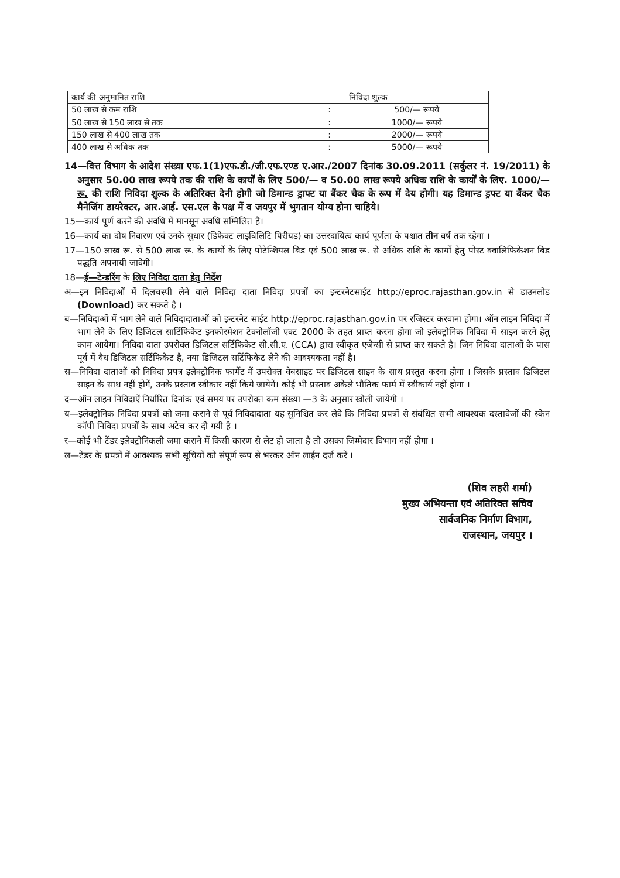| कार्य की अनुमानित राशि | | निविदा शुल्क |
| 50 लाख से कम राशि | : | 500/— रूपये |
| 50 लाख से 150 लाख से तक | : | 1000/— रूपये |
| 150 लाख से 400 लाख तक | : | 2000/— रूपये |
| 400 लाख से अधिक तक | : | 5000/— रूपये |
14—वित्त विभाग के आदेश संख्या एफ.1(1)एफ.डी./जी.एफ.एण्ड ए.आर./2007 दिनांक 30.09.2011 (सर्कुलर नं. 19/2011) के अनुसार 50.00 लाख रूपये तक की राशि के कार्यों के लिए 500/— व 50.00 लाख रूपये अधिक राशि के कार्यों के लिए. 1000/— रू. की राशि निविदा शुल्क के अतिरिक्त देनी होगी जो डिमान्ड ड्राफ्ट या बैंकर चैक के रूप में देय होगी। यह डिमान्ड ड्रफ्ट या बैंकर चैक मैनेजिंग डायरेक्टर, आर.आई. एस.एल के पक्ष में व जयपुर में भुगतान योग्य होना चाहिये।
15—कार्य पूर्ण करने की अवधि में मानसून अवधि सम्मिलित है।
16—कार्य का दोष निवारण एवं उनके सुधार (डिफेक्ट लाइबिलिटि पिरीयड) का उत्तरदायित्व कार्य पूर्णता के पश्चात तीन वर्ष तक रहेगा ।
17—150 लाख रू. से 500 लाख रू. के कार्यो के लिए पोटेन्शियल बिड एवं 500 लाख रू. से अधिक राशि के कार्यो हेतु पोस्ट क्वालिफिकेशन बिड पद्धति अपनायी जावेगी।
18—ई—टेन्डरिंग के लिए निविदा दाता हेतु निर्देश
अ—इन निविदाओं में दिलचस्पी लेने वाले निविदा दाता निविदा प्रपत्रों का इन्टरनेटसाईट http://eproc.rajasthan.gov.in से डाउनलोड (Download) कर सकते है ।
ब—निविदाओं में भाग लेने वाले निविदादाताओं को इन्टरनेट साईट http://eproc.rajasthan.gov.in पर रजिस्टर करवाना होगा। ऑन लाइन निविदा में भाग लेने के लिए डिजिटल सार्टिफिकेट इनफोरमेशन टेक्नोलॉजी एक्ट 2000 के तहत प्राप्त करना होगा जो इलेक्ट्रोनिक निविदा में साइन करने हेतु काम आयेगा। निविदा दाता उपरोक्त डिजिटल सर्टिफिकेट सी.सी.ए. (CCA) द्वारा स्वीकृत एजेन्सी से प्राप्त कर सकते है। जिन निविदा दाताओं के पास पूर्व में वैध डिजिटल सर्टिफिकेट है, नया डिजिटल सर्टिफिकेट लेने की आवश्यकता नहीं है।
स—निविदा दाताओं को निविदा प्रपत्र इलेक्ट्रोनिक फार्मेट में उपरोक्त वेबसाइट पर डिजिटल साइन के साथ प्रस्तुत करना होगा । जिसके प्रस्ताव डिजिटल साइन के साथ नहीं होगें, उनके प्रस्ताव स्वीकार नहीं किये जायेगें। कोई भी प्रस्ताव अकेले भौतिक फार्म में स्वीकार्य नहीं होगा ।
द—ऑन लाइन निविदाऐं निर्धारित दिनांक एवं समय पर उपरोक्त कम संख्या —3 के अनुसार खोली जायेगी ।
य—इलेक्ट्रोनिक निविदा प्रपत्रों को जमा कराने से पूर्व निविदादाता यह सुनिश्चित कर लेवे कि निविदा प्रपत्रों से संबंधित सभी आवश्यक दस्तावेजों की स्केन कॉपी निविदा प्रपत्रों के साथ अटेच कर दी गयी है ।
र—कोई भी टेंडर इलेक्ट्रोनिकली जमा कराने में किसी कारण से लेट हो जाता है तो उसका जिम्मेदार विभाग नहीं होगा ।
ल—टेंडर के प्रपत्रों में आवश्यक सभी सूचियों को संपूर्ण रूप से भरकर ऑन लाईन दर्ज करें ।
(शिव लहरी शर्मा)
मुख्य अभियन्ता एवं अतिरिक्त सचिव
सार्वजनिक निर्माण विभाग,
राजस्थान, जयपुर ।